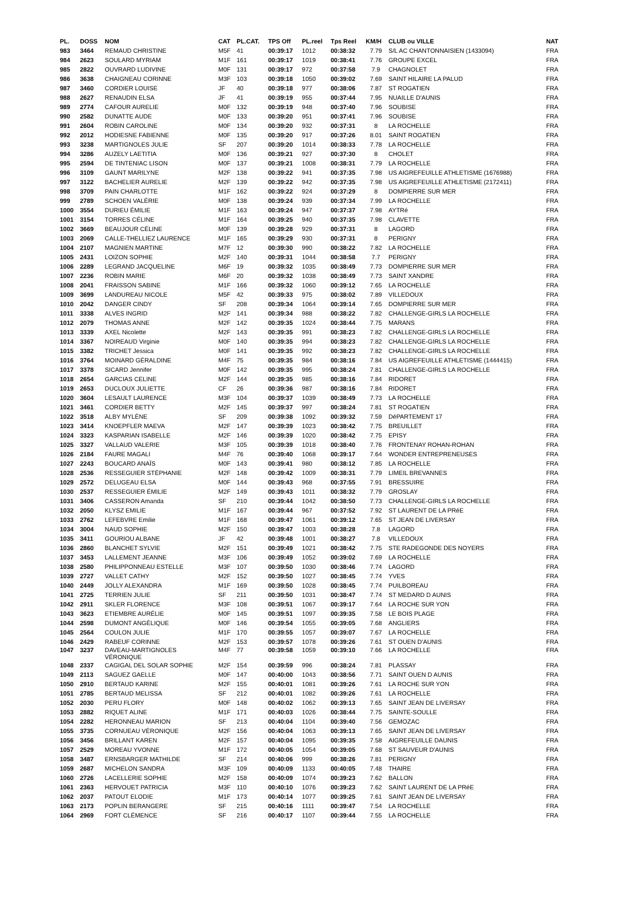| PL. | DOSS | NOM | CAT | PL.CAT. | TPS Off | PL.reel | Tps Reel | KM/H | CLUB ou VILLE | NAT |
| --- | --- | --- | --- | --- | --- | --- | --- | --- | --- | --- |
| 983 | 3464 | REMAUD CHRISTINE | M5F | 41 | 00:39:17 | 1012 | 00:38:32 | 7.79 | S/L AC CHANTONNAISIEN (1433094) | FRA |
| 984 | 2623 | SOULARD MYRIAM | M1F | 161 | 00:39:17 | 1019 | 00:38:41 | 7.76 | GROUPE EXCEL | FRA |
| 985 | 2822 | OUVRARD LUDIVINE | M0F | 131 | 00:39:17 | 972 | 00:37:58 | 7.9 | CHAGNOLET | FRA |
| 986 | 3638 | CHAIGNEAU CORINNE | M3F | 103 | 00:39:18 | 1050 | 00:39:02 | 7.69 | SAINT HILAIRE LA PALUD | FRA |
| 987 | 3460 | CORDIER LOUISE | JF | 40 | 00:39:18 | 977 | 00:38:06 | 7.87 | ST ROGATIEN | FRA |
| 988 | 2627 | RENAUDIN ELSA | JF | 41 | 00:39:19 | 955 | 00:37:44 | 7.95 | NUAILLE D'AUNIS | FRA |
| 989 | 2774 | CAFOUR AURELIE | M0F | 132 | 00:39:19 | 948 | 00:37:40 | 7.96 | SOUBISE | FRA |
| 990 | 2582 | DUNATTE AUDE | M0F | 133 | 00:39:20 | 951 | 00:37:41 | 7.96 | SOUBISE | FRA |
| 991 | 2604 | ROBIN CAROLINE | M0F | 134 | 00:39:20 | 932 | 00:37:31 | 8 | LA ROCHELLE | FRA |
| 992 | 2012 | HODIESNE FABIENNE | M0F | 135 | 00:39:20 | 917 | 00:37:26 | 8.01 | SAINT ROGATIEN | FRA |
| 993 | 3238 | MARTIGNOLES JULIE | SF | 207 | 00:39:20 | 1014 | 00:38:33 | 7.78 | LA ROCHELLE | FRA |
| 994 | 3286 | AUZELY LAETITIA | M0F | 136 | 00:39:21 | 927 | 00:37:30 | 8 | CHOLET | FRA |
| 995 | 2594 | DE TINTENIAC LISON | M0F | 137 | 00:39:21 | 1008 | 00:38:31 | 7.79 | LA ROCHELLE | FRA |
| 996 | 3109 | GAUNT MARILYNE | M2F | 138 | 00:39:22 | 941 | 00:37:35 | 7.98 | US AIGREFEUILLE ATHLETISME (1676988) | FRA |
| 997 | 3122 | BACHELIER AURELIE | M2F | 139 | 00:39:22 | 942 | 00:37:35 | 7.98 | US AIGREFEUILLE ATHLETISME (2172411) | FRA |
| 998 | 3709 | PAIN CHARLOTTE | M1F | 162 | 00:39:22 | 924 | 00:37:29 | 8 | DOMPIERRE SUR MER | FRA |
| 999 | 2789 | SCHOEN VALÉRIE | M0F | 138 | 00:39:24 | 939 | 00:37:34 | 7.99 | LA ROCHELLE | FRA |
| 1000 | 3554 | DURIEU ÉMILIE | M1F | 163 | 00:39:24 | 947 | 00:37:37 | 7.98 | AYTRé | FRA |
| 1001 | 3154 | TORRES CÉLINE | M1F | 164 | 00:39:25 | 940 | 00:37:35 | 7.98 | CLAVETTE | FRA |
| 1002 | 3669 | BEAUJOUR CÉLINE | M0F | 139 | 00:39:28 | 929 | 00:37:31 | 8 | LAGORD | FRA |
| 1003 | 2069 | CALLE-THELLIEZ LAURENCE | M1F | 165 | 00:39:29 | 930 | 00:37:31 | 8 | PERIGNY | FRA |
| 1004 | 2107 | MAGNIEN MARTINE | M7F | 12 | 00:39:30 | 990 | 00:38:22 | 7.82 | LA ROCHELLE | FRA |
| 1005 | 2431 | LOIZON SOPHIE | M2F | 140 | 00:39:31 | 1044 | 00:38:58 | 7.7 | PERIGNY | FRA |
| 1006 | 2289 | LEGRAND JACQUELINE | M6F | 19 | 00:39:32 | 1035 | 00:38:49 | 7.73 | DOMPIERRE SUR MER | FRA |
| 1007 | 2236 | ROBIN MARIE | M6F | 20 | 00:39:32 | 1038 | 00:38:49 | 7.73 | SAINT XANDRE | FRA |
| 1008 | 2041 | FRAISSON SABINE | M1F | 166 | 00:39:32 | 1060 | 00:39:12 | 7.65 | LA ROCHELLE | FRA |
| 1009 | 3699 | LANDUREAU NICOLE | M5F | 42 | 00:39:33 | 975 | 00:38:02 | 7.89 | VILLEDOUX | FRA |
| 1010 | 2042 | DANGER CINDY | SF | 208 | 00:39:34 | 1064 | 00:39:14 | 7.65 | DOMPIERRE SUR MER | FRA |
| 1011 | 3338 | ALVES INGRID | M2F | 141 | 00:39:34 | 988 | 00:38:22 | 7.82 | CHALLENGE-GIRLS LA ROCHELLE | FRA |
| 1012 | 2079 | THOMAS ANNE | M2F | 142 | 00:39:35 | 1024 | 00:38:44 | 7.75 | MARANS | FRA |
| 1013 | 3339 | AXEL Nicolette | M2F | 143 | 00:39:35 | 991 | 00:38:23 | 7.82 | CHALLENGE-GIRLS LA ROCHELLE | FRA |
| 1014 | 3367 | NOIREAUD Virginie | M0F | 140 | 00:39:35 | 994 | 00:38:23 | 7.82 | CHALLENGE-GIRLS LA ROCHELLE | FRA |
| 1015 | 3382 | TRICHET Jessica | M0F | 141 | 00:39:35 | 992 | 00:38:23 | 7.82 | CHALLENGE-GIRLS LA ROCHELLE | FRA |
| 1016 | 3764 | MOINARD GÉRALDINE | M4F | 75 | 00:39:35 | 984 | 00:38:16 | 7.84 | US AIGREFEUILLE ATHLETISME (1444415) | FRA |
| 1017 | 3378 | SICARD Jennifer | M0F | 142 | 00:39:35 | 995 | 00:38:24 | 7.81 | CHALLENGE-GIRLS LA ROCHELLE | FRA |
| 1018 | 2654 | GARCIAS CELINE | M2F | 144 | 00:39:35 | 985 | 00:38:16 | 7.84 | RIDORET | FRA |
| 1019 | 2653 | DUCLOUX JULIETTE | CF | 26 | 00:39:36 | 987 | 00:38:16 | 7.84 | RIDORET | FRA |
| 1020 | 3604 | LESAULT LAURENCE | M3F | 104 | 00:39:37 | 1039 | 00:38:49 | 7.73 | LA ROCHELLE | FRA |
| 1021 | 3461 | CORDIER BETTY | M2F | 145 | 00:39:37 | 997 | 00:38:24 | 7.81 | ST ROGATIEN | FRA |
| 1022 | 3518 | ALBY MYLÈNE | SF | 209 | 00:39:38 | 1092 | 00:39:32 | 7.59 | DéPARTEMENT 17 | FRA |
| 1023 | 3414 | KNOEPFLER MAEVA | M2F | 147 | 00:39:39 | 1023 | 00:38:42 | 7.75 | BREUILLET | FRA |
| 1024 | 3323 | KASPARIAN ISABELLE | M2F | 146 | 00:39:39 | 1020 | 00:38:42 | 7.75 | EPISY | FRA |
| 1025 | 3327 | VALLAUD VALERIE | M3F | 105 | 00:39:39 | 1018 | 00:38:40 | 7.76 | FRONTENAY ROHAN-ROHAN | FRA |
| 1026 | 2184 | FAURE MAGALI | M4F | 76 | 00:39:40 | 1068 | 00:39:17 | 7.64 | WONDER ENTREPRENEUSES | FRA |
| 1027 | 2243 | BOUCARD ANAÏS | M0F | 143 | 00:39:41 | 980 | 00:38:12 | 7.85 | LA ROCHELLE | FRA |
| 1028 | 2536 | RESSEGUIER STÉPHANIE | M2F | 148 | 00:39:42 | 1009 | 00:38:31 | 7.79 | LIMEIL BREVANNES | FRA |
| 1029 | 2572 | DELUGEAU ELSA | M0F | 144 | 00:39:43 | 968 | 00:37:55 | 7.91 | BRESSUIRE | FRA |
| 1030 | 2537 | RESSEGUIER ÉMILIE | M2F | 149 | 00:39:43 | 1011 | 00:38:32 | 7.79 | GROSLAY | FRA |
| 1031 | 3406 | CASSERON Amanda | SF | 210 | 00:39:44 | 1042 | 00:38:50 | 7.73 | CHALLENGE-GIRLS LA ROCHELLE | FRA |
| 1032 | 2050 | KLYSZ EMILIE | M1F | 167 | 00:39:44 | 967 | 00:37:52 | 7.92 | ST LAURENT DE LA PRéE | FRA |
| 1033 | 2762 | LEFEBVRE Emilie | M1F | 168 | 00:39:47 | 1061 | 00:39:12 | 7.65 | ST JEAN DE LIVERSAY | FRA |
| 1034 | 3004 | NAUD SOPHIE | M2F | 150 | 00:39:47 | 1003 | 00:38:28 | 7.8 | LAGORD | FRA |
| 1035 | 3411 | GOURIOU ALBANE | JF | 42 | 00:39:48 | 1001 | 00:38:27 | 7.8 | VILLEDOUX | FRA |
| 1036 | 2860 | BLANCHET SYLVIE | M2F | 151 | 00:39:49 | 1021 | 00:38:42 | 7.75 | STE RADEGONDE DES NOYERS | FRA |
| 1037 | 3453 | LALLEMENT JEANNE | M3F | 106 | 00:39:49 | 1052 | 00:39:02 | 7.69 | LA ROCHELLE | FRA |
| 1038 | 2580 | PHILIPPONNEAU ESTELLE | M3F | 107 | 00:39:50 | 1030 | 00:38:46 | 7.74 | LAGORD | FRA |
| 1039 | 2727 | VALLET CATHY | M2F | 152 | 00:39:50 | 1027 | 00:38:45 | 7.74 | YVES | FRA |
| 1040 | 2449 | JOLLY ALEXANDRA | M1F | 169 | 00:39:50 | 1028 | 00:38:45 | 7.74 | PUILBOREAU | FRA |
| 1041 | 2725 | TERRIEN JULIE | SF | 211 | 00:39:50 | 1031 | 00:38:47 | 7.74 | ST MEDARD D AUNIS | FRA |
| 1042 | 2911 | SKLER FLORENCE | M3F | 108 | 00:39:51 | 1067 | 00:39:17 | 7.64 | LA ROCHE SUR YON | FRA |
| 1043 | 3623 | ETIEMBRE AURÉLIE | M0F | 145 | 00:39:51 | 1097 | 00:39:35 | 7.58 | LE BOIS PLAGE | FRA |
| 1044 | 2598 | DUMONT ANGÉLIQUE | M0F | 146 | 00:39:54 | 1055 | 00:39:05 | 7.68 | ANGLIERS | FRA |
| 1045 | 2564 | COULON JULIE | M1F | 170 | 00:39:55 | 1057 | 00:39:07 | 7.67 | LA ROCHELLE | FRA |
| 1046 | 2429 | RABEUF CORINNE | M2F | 153 | 00:39:57 | 1078 | 00:39:26 | 7.61 | ST OUEN D'AUNIS | FRA |
| 1047 | 3237 | DAVEAU-MARTIGNOLES VÉRONIQUE | M4F | 77 | 00:39:58 | 1059 | 00:39:10 | 7.66 | LA ROCHELLE | FRA |
| 1048 | 2337 | CAGIGAL DEL SOLAR SOPHIE | M2F | 154 | 00:39:59 | 996 | 00:38:24 | 7.81 | PLASSAY | FRA |
| 1049 | 2113 | SAGUEZ GAELLE | M0F | 147 | 00:40:00 | 1043 | 00:38:56 | 7.71 | SAINT OUEN D AUNIS | FRA |
| 1050 | 2910 | BERTAUD KARINE | M2F | 155 | 00:40:01 | 1081 | 00:39:26 | 7.61 | LA ROCHE SUR YON | FRA |
| 1051 | 2785 | BERTAUD MELISSA | SF | 212 | 00:40:01 | 1082 | 00:39:26 | 7.61 | LA ROCHELLE | FRA |
| 1052 | 2030 | PERU FLORY | M0F | 148 | 00:40:02 | 1062 | 00:39:13 | 7.65 | SAINT JEAN DE LIVERSAY | FRA |
| 1053 | 2882 | RIQUET ALINE | M1F | 171 | 00:40:03 | 1026 | 00:38:44 | 7.75 | SAINTE-SOULLE | FRA |
| 1054 | 2282 | HERONNEAU MARION | SF | 213 | 00:40:04 | 1104 | 00:39:40 | 7.56 | GEMOZAC | FRA |
| 1055 | 3735 | CORNUEAU VÉRONIQUE | M2F | 156 | 00:40:04 | 1063 | 00:39:13 | 7.65 | SAINT JEAN DE LIVERSAY | FRA |
| 1056 | 3456 | BRILLANT KAREN | M2F | 157 | 00:40:04 | 1095 | 00:39:35 | 7.58 | AIGREFEUILLE DAUNIS | FRA |
| 1057 | 2529 | MOREAU YVONNE | M1F | 172 | 00:40:05 | 1054 | 00:39:05 | 7.68 | ST SAUVEUR D'AUNIS | FRA |
| 1058 | 3487 | ERNSBARGER MATHILDE | SF | 214 | 00:40:06 | 999 | 00:38:26 | 7.81 | PERIGNY | FRA |
| 1059 | 2687 | MICHELON SANDRA | M3F | 109 | 00:40:09 | 1133 | 00:40:05 | 7.48 | THAIRE | FRA |
| 1060 | 2726 | LACELLERIE SOPHIE | M2F | 158 | 00:40:09 | 1074 | 00:39:23 | 7.62 | BALLON | FRA |
| 1061 | 2363 | HERVOUET PATRICIA | M3F | 110 | 00:40:10 | 1076 | 00:39:23 | 7.62 | SAINT LAURENT DE LA PRéE | FRA |
| 1062 | 2037 | PATOUT ELODIE | M1F | 173 | 00:40:14 | 1077 | 00:39:25 | 7.61 | SAINT JEAN DE LIVERSAY | FRA |
| 1063 | 2173 | POPLIN BERANGERE | SF | 215 | 00:40:16 | 1111 | 00:39:47 | 7.54 | LA ROCHELLE | FRA |
| 1064 | 2969 | FORT CLÉMENCE | SF | 216 | 00:40:17 | 1107 | 00:39:44 | 7.55 | LA ROCHELLE | FRA |